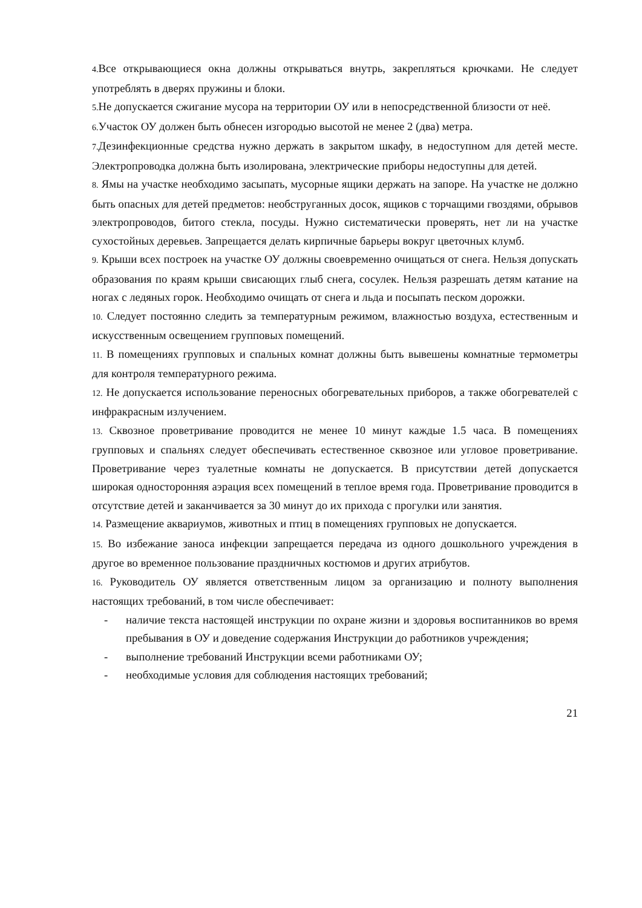4. Все открывающиеся окна должны открываться внутрь, закрепляться крючками. Не следует употреблять в дверях пружины и блоки.
5. Не допускается сжигание мусора на территории ОУ или в непосредственной близости от неё.
6. Участок ОУ должен быть обнесен изгородью высотой не менее 2 (два) метра.
7. Дезинфекционные средства нужно держать в закрытом шкафу, в недоступном для детей месте. Электропроводка должна быть изолирована, электрические приборы недоступны для детей.
8. Ямы на участке необходимо засыпать, мусорные ящики держать на запоре. На участке не должно быть опасных для детей предметов: необструганных досок, ящиков с торчащими гвоздями, обрывов электропроводов, битого стекла, посуды. Нужно систематически проверять, нет ли на участке сухостойных деревьев. Запрещается делать кирпичные барьеры вокруг цветочных клумб.
9. Крыши всех построек на участке ОУ должны своевременно очищаться от снега. Нельзя допускать образования по краям крыши свисающих глыб снега, сосулек. Нельзя разрешать детям катание на ногах с ледяных горок. Необходимо очищать от снега и льда и посыпать песком дорожки.
10. Следует постоянно следить за температурным режимом, влажностью воздуха, естественным и искусственным освещением групповых помещений.
11. В помещениях групповых и спальных комнат должны быть вывешены комнатные термометры для контроля температурного режима.
12. Не допускается использование переносных обогревательных приборов, а также обогревателей с инфракрасным излучением.
13. Сквозное проветривание проводится не менее 10 минут каждые 1.5 часа. В помещениях групповых и спальнях следует обеспечивать естественное сквозное или угловое проветривание. Проветривание через туалетные комнаты не допускается. В присутствии детей допускается широкая односторонняя аэрация всех помещений в теплое время года. Проветривание проводится в отсутствие детей и заканчивается за 30 минут до их прихода с прогулки или занятия.
14. Размещение аквариумов, животных и птиц в помещениях групповых не допускается.
15. Во избежание заноса инфекции запрещается передача из одного дошкольного учреждения в другое во временное пользование праздничных костюмов и других атрибутов.
16. Руководитель ОУ является ответственным лицом за организацию и полноту выполнения настоящих требований, в том числе обеспечивает:
- наличие текста настоящей инструкции по охране жизни и здоровья воспитанников во время пребывания в ОУ и доведение содержания Инструкции до работников учреждения;
- выполнение требований Инструкции всеми работниками ОУ;
- необходимые условия для соблюдения настоящих требований;
21